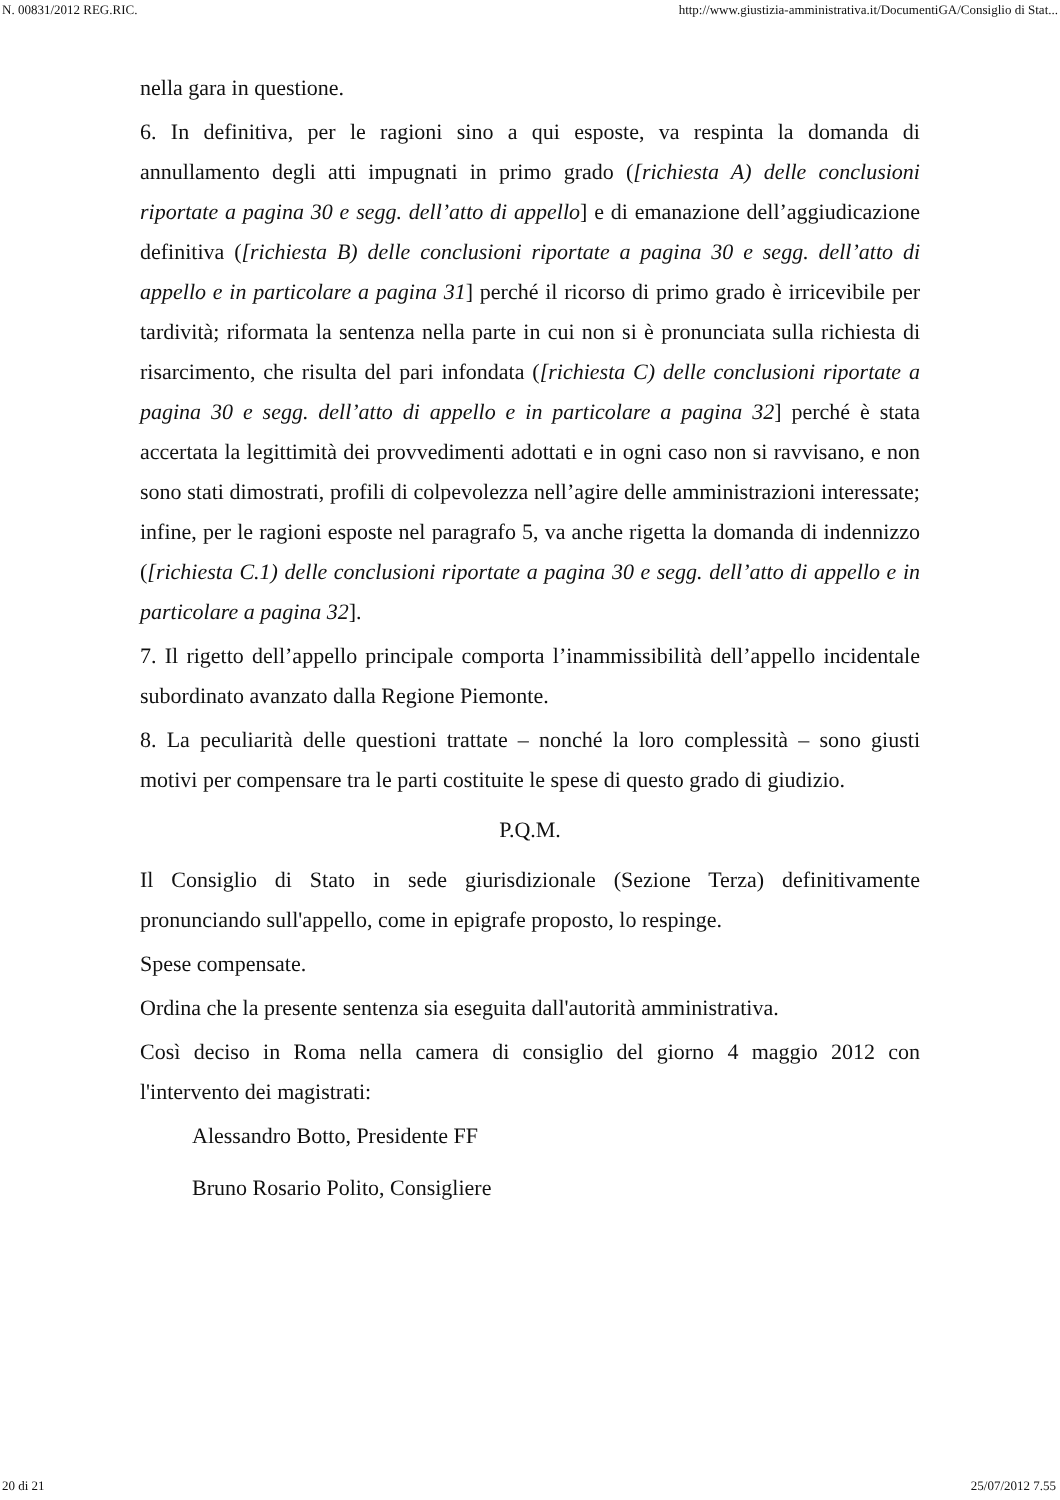N. 00831/2012 REG.RIC. http://www.giustizia-amministrativa.it/DocumentiGA/Consiglio di Stat...
nella gara in questione.
6. In definitiva, per le ragioni sino a qui esposte, va respinta la domanda di annullamento degli atti impugnati in primo grado ([richiesta A) delle conclusioni riportate a pagina 30 e segg. dell’atto di appello] e di emanazione dell’aggiudicazione definitiva ([richiesta B) delle conclusioni riportate a pagina 30 e segg. dell’atto di appello e in particolare a pagina 31] perché il ricorso di primo grado è irricevibile per tardività; riformata la sentenza nella parte in cui non si è pronunciata sulla richiesta di risarcimento, che risulta del pari infondata ([richiesta C) delle conclusioni riportate a pagina 30 e segg. dell’atto di appello e in particolare a pagina 32] perché è stata accertata la legittimità dei provvedimenti adottati e in ogni caso non si ravvisano, e non sono stati dimostrati, profili di colpevolezza nell’agire delle amministrazioni interessate; infine, per le ragioni esposte nel paragrafo 5, va anche rigetta la domanda di indennizzo ([richiesta C.1) delle conclusioni riportate a pagina 30 e segg. dell’atto di appello e in particolare a pagina 32].
7. Il rigetto dell’appello principale comporta l’inammissibilità dell’appello incidentale subordinato avanzato dalla Regione Piemonte.
8. La peculiarità delle questioni trattate – nonché la loro complessità – sono giusti motivi per compensare tra le parti costituite le spese di questo grado di giudizio.
P.Q.M.
Il Consiglio di Stato in sede giurisdizionale (Sezione Terza) definitivamente pronunciando sull'appello, come in epigrafe proposto, lo respinge.
Spese compensate.
Ordina che la presente sentenza sia eseguita dall'autorità amministrativa.
Così deciso in Roma nella camera di consiglio del giorno 4 maggio 2012 con l'intervento dei magistrati:
Alessandro Botto, Presidente FF
Bruno Rosario Polito, Consigliere
20 di 21 25/07/2012 7.55